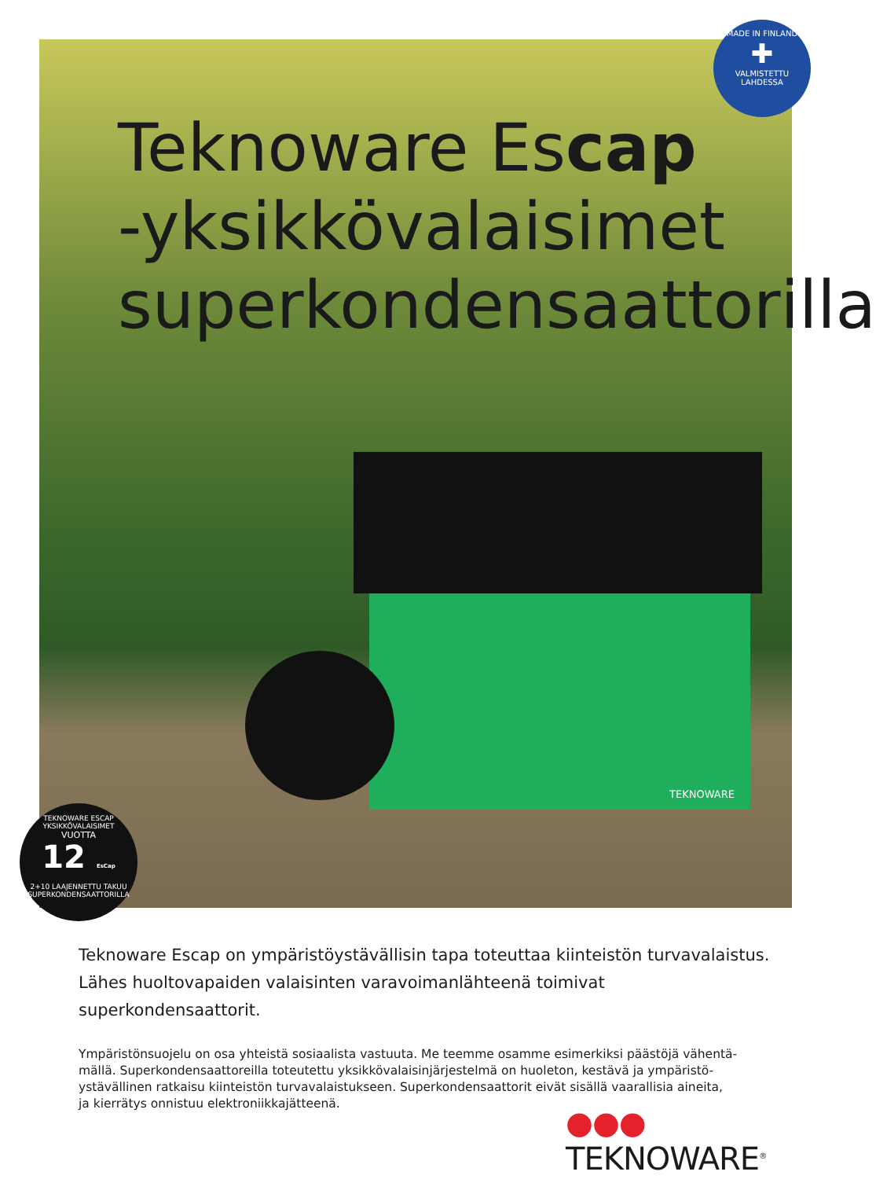Teknoware Escap
-yksikkövalaisimet
superkondensaattorilla
TEKNOWARE
MADE IN FINLAND
✚
VALMISTETTU LAHDESSA
TEKNOWARE ESCAP YKSIKKÖVALAISIMET
VUOTTA
12 EsCap
2+10 LAAJENNETTU TAKUU
SUPERKONDENSAATTORILLA
Teknoware Escap on ympäristöystävällisin tapa toteuttaa kiinteistön turvavalaistus. Lähes huoltovapaiden valaisinten varavoimanlähteenä toimivat superkondensaattorit.
Ympäristönsuojelu on osa yhteistä sosiaalista vastuuta. Me teemme osamme esimerkiksi päästöjä vähentä-
mällä. Superkondensaattoreilla toteutettu yksikkövalaisinjärjestelmä on huoleton, kestävä ja ympäristö-
ystävällinen ratkaisu kiinteistön turvavalaistukseen. Superkondensaattorit eivät sisällä vaarallisia aineita,
ja kierrätys onnistuu elektroniikkajätteenä.
●●● TEKNOWARE<sup>®</sup>